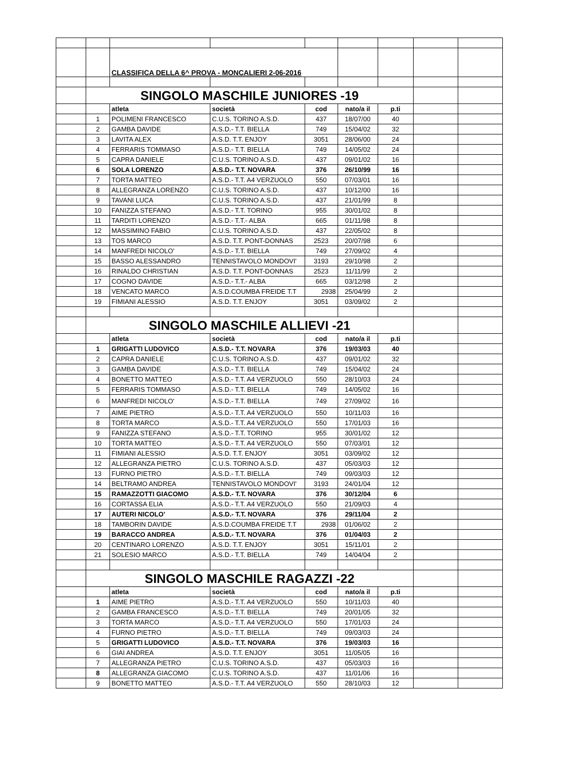| | | CLASSIFICA DELLA 6^ PROVA - MONCALIERI 2-06-2016 | | | | | | |
| | SINGOLO MASCHILE JUNIORES -19 | | | | | | | |
| | | atleta | società | cod | nato/a il | p.ti | | |
| | 1 | POLIMENI FRANCESCO | C.U.S. TORINO A.S.D. | 437 | 18/07/00 | 40 | | |
| | 2 | GAMBA DAVIDE | A.S.D.- T.T. BIELLA | 749 | 15/04/02 | 32 | | |
| | 3 | LAVITA ALEX | A.S.D. T.T. ENJOY | 3051 | 28/06/00 | 24 | | |
| | 4 | FERRARIS TOMMASO | A.S.D.- T.T. BIELLA | 749 | 14/05/02 | 24 | | |
| | 5 | CAPRA DANIELE | C.U.S. TORINO A.S.D. | 437 | 09/01/02 | 16 | | |
| | 6 | SOLA LORENZO | A.S.D.- T.T. NOVARA | 376 | 26/10/99 | 16 | | |
| | 7 | TORTA MATTEO | A.S.D.- T.T. A4 VERZUOLO | 550 | 07/03/01 | 16 | | |
| | 8 | ALLEGRANZA LORENZO | C.U.S. TORINO A.S.D. | 437 | 10/12/00 | 16 | | |
| | 9 | TAVANI LUCA | C.U.S. TORINO A.S.D. | 437 | 21/01/99 | 8 | | |
| | 10 | FANIZZA STEFANO | A.S.D.- T.T. TORINO | 955 | 30/01/02 | 8 | | |
| | 11 | TARDITI LORENZO | A.S.D.- T.T.- ALBA | 665 | 01/11/98 | 8 | | |
| | 12 | MASSIMINO FABIO | C.U.S. TORINO A.S.D. | 437 | 22/05/02 | 8 | | |
| | 13 | TOS MARCO | A.S.D. T.T. PONT-DONNAS | 2523 | 20/07/98 | 6 | | |
| | 14 | MANFREDI NICOLO' | A.S.D.- T.T. BIELLA | 749 | 27/09/02 | 4 | | |
| | 15 | BASSO ALESSANDRO | TENNISTAVOLO MONDOVI' | 3193 | 29/10/98 | 2 | | |
| | 16 | RINALDO CHRISTIAN | A.S.D. T.T. PONT-DONNAS | 2523 | 11/11/99 | 2 | | |
| | 17 | COGNO DAVIDE | A.S.D.- T.T.- ALBA | 665 | 03/12/98 | 2 | | |
| | 18 | VENCATO MARCO | A.S.D.COUMBA FREIDE T.T | 2938 | 25/04/99 | 2 | | |
| | 19 | FIMIANI ALESSIO | A.S.D. T.T. ENJOY | 3051 | 03/09/02 | 2 | | |
| | SINGOLO MASCHILE ALLIEVI -21 | | | | | | | |
| | | atleta | società | cod | nato/a il | p.ti | | |
| | 1 | GRIGATTI LUDOVICO | A.S.D.- T.T. NOVARA | 376 | 19/03/03 | 40 | | |
| | 2 | CAPRA DANIELE | C.U.S. TORINO A.S.D. | 437 | 09/01/02 | 32 | | |
| | 3 | GAMBA DAVIDE | A.S.D.- T.T. BIELLA | 749 | 15/04/02 | 24 | | |
| | 4 | BONETTO MATTEO | A.S.D.- T.T. A4 VERZUOLO | 550 | 28/10/03 | 24 | | |
| | 5 | FERRARIS TOMMASO | A.S.D.- T.T. BIELLA | 749 | 14/05/02 | 16 | | |
| | 6 | MANFREDI NICOLO' | A.S.D.- T.T. BIELLA | 749 | 27/09/02 | 16 | | |
| | 7 | AIME PIETRO | A.S.D.- T.T. A4 VERZUOLO | 550 | 10/11/03 | 16 | | |
| | 8 | TORTA MARCO | A.S.D.- T.T. A4 VERZUOLO | 550 | 17/01/03 | 16 | | |
| | 9 | FANIZZA STEFANO | A.S.D.- T.T. TORINO | 955 | 30/01/02 | 12 | | |
| | 10 | TORTA MATTEO | A.S.D.- T.T. A4 VERZUOLO | 550 | 07/03/01 | 12 | | |
| | 11 | FIMIANI ALESSIO | A.S.D. T.T. ENJOY | 3051 | 03/09/02 | 12 | | |
| | 12 | ALLEGRANZA PIETRO | C.U.S. TORINO A.S.D. | 437 | 05/03/03 | 12 | | |
| | 13 | FURNO PIETRO | A.S.D.- T.T. BIELLA | 749 | 09/03/03 | 12 | | |
| | 14 | BELTRAMO ANDREA | TENNISTAVOLO MONDOVI' | 3193 | 24/01/04 | 12 | | |
| | 15 | RAMAZZOTTI GIACOMO | A.S.D.- T.T. NOVARA | 376 | 30/12/04 | 6 | | |
| | 16 | CORTASSA ELIA | A.S.D.- T.T. A4 VERZUOLO | 550 | 21/09/03 | 4 | | |
| | 17 | AUTERI NICOLO' | A.S.D.- T.T. NOVARA | 376 | 29/11/04 | 2 | | |
| | 18 | TAMBORIN DAVIDE | A.S.D.COUMBA FREIDE T.T | 2938 | 01/06/02 | 2 | | |
| | 19 | BARACCO ANDREA | A.S.D.- T.T. NOVARA | 376 | 01/04/03 | 2 | | |
| | 20 | CENTINARO LORENZO | A.S.D. T.T. ENJOY | 3051 | 15/11/01 | 2 | | |
| | 21 | SOLESIO MARCO | A.S.D.- T.T. BIELLA | 749 | 14/04/04 | 2 | | |
| | SINGOLO MASCHILE RAGAZZI -22 | | | | | | | |
| | | atleta | società | cod | nato/a il | p.ti | | |
| | 1 | AIME PIETRO | A.S.D.- T.T. A4 VERZUOLO | 550 | 10/11/03 | 40 | | |
| | 2 | GAMBA FRANCESCO | A.S.D.- T.T. BIELLA | 749 | 20/01/05 | 32 | | |
| | 3 | TORTA MARCO | A.S.D.- T.T. A4 VERZUOLO | 550 | 17/01/03 | 24 | | |
| | 4 | FURNO PIETRO | A.S.D.- T.T. BIELLA | 749 | 09/03/03 | 24 | | |
| | 5 | GRIGATTI LUDOVICO | A.S.D.- T.T. NOVARA | 376 | 19/03/03 | 16 | | |
| | 6 | GIAI ANDREA | A.S.D. T.T. ENJOY | 3051 | 11/05/05 | 16 | | |
| | 7 | ALLEGRANZA PIETRO | C.U.S. TORINO A.S.D. | 437 | 05/03/03 | 16 | | |
| | 8 | ALLEGRANZA GIACOMO | C.U.S. TORINO A.S.D. | 437 | 11/01/06 | 16 | | |
| | 9 | BONETTO MATTEO | A.S.D.- T.T. A4 VERZUOLO | 550 | 28/10/03 | 12 | | |